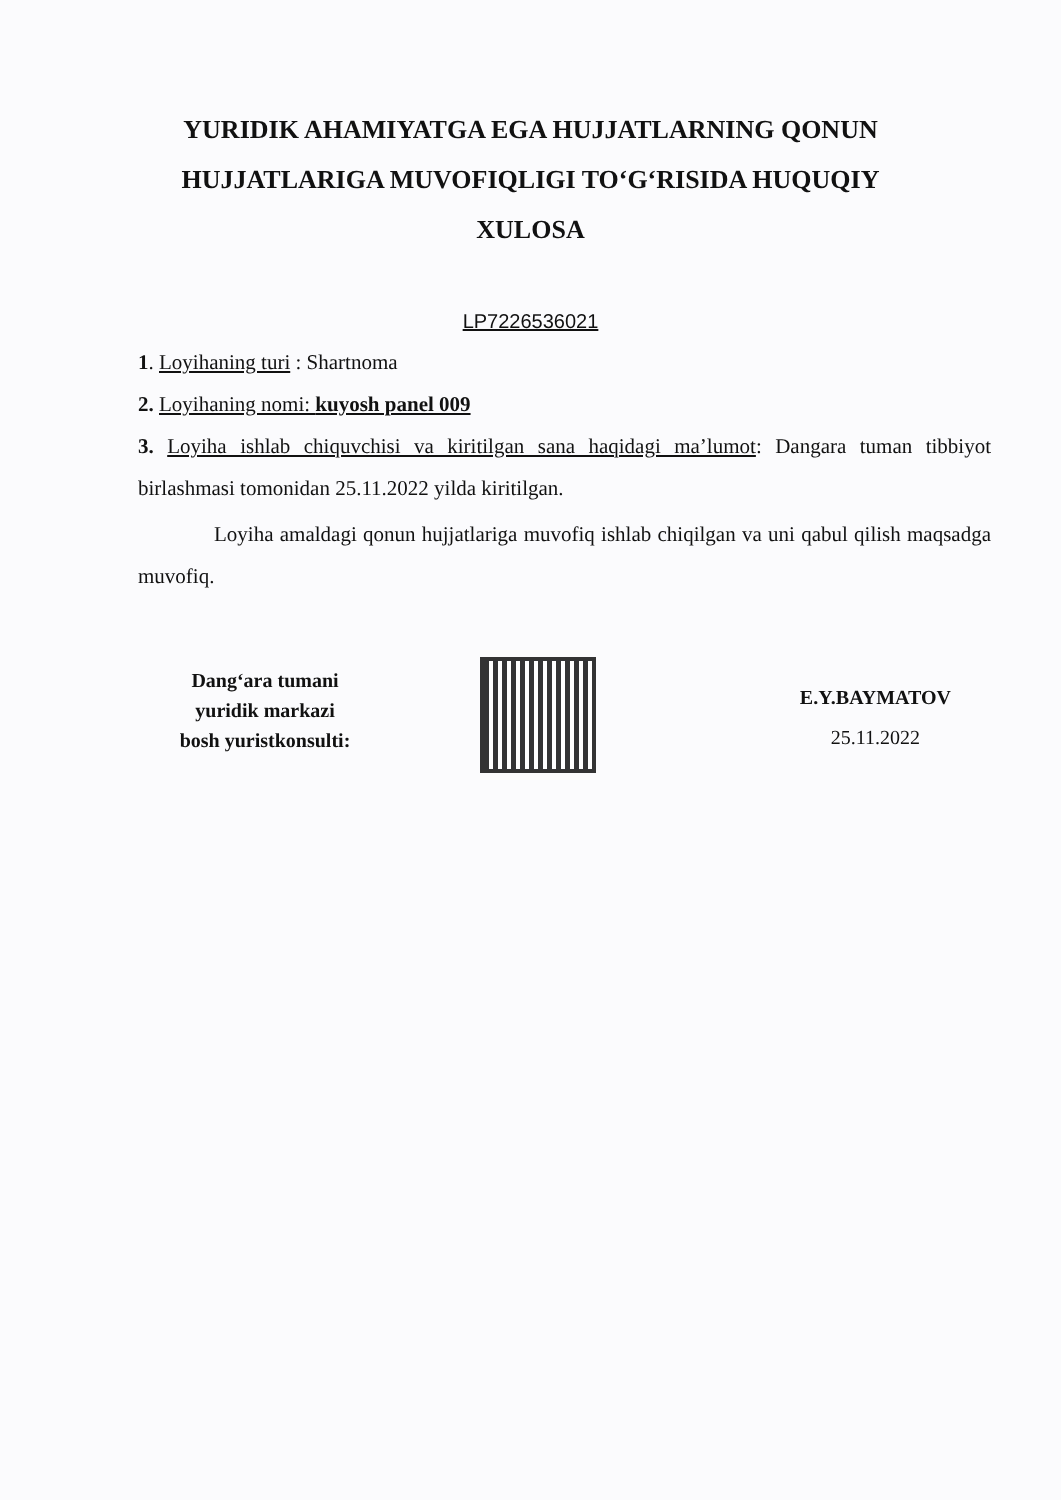YURIDIK AHAMIYATGA EGA HUJJATLARNING QONUN
HUJJATLARIGA MUVOFIQLIGI TO‘G‘RISIDA HUQUQIY
XULOSA
LP7226536021
1. Loyihaning turi : Shartnoma
2. Loyihaning nomi: kuyosh panel 009
3. Loyiha ishlab chiquvchisi va kiritilgan sana haqidagi ma’lumot: Dangara tuman tibbiyot birlashmasi tomonidan 25.11.2022 yilda kiritilgan.
Loyiha amaldagi qonun hujjatlariga muvofiq ishlab chiqilgan va uni qabul qilish maqsadga muvofiq.
Dang‘ara tumani
yuridik markazi
bosh yuristkonsulti:
E.Y.BAYMATOV
25.11.2022